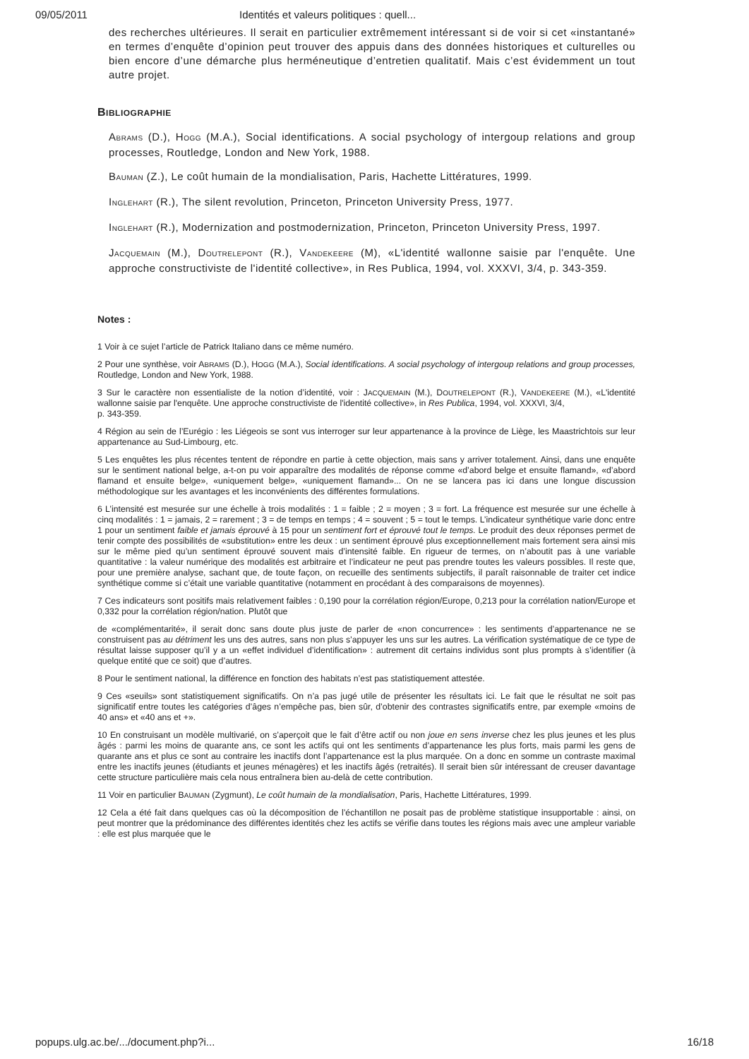09/05/2011 Identités et valeurs politiques : quell...
des recherches ultérieures. Il serait en particulier extrêmement intéressant si de voir si cet «instantané» en termes d’enquête d’opinion peut trouver des appuis dans des données historiques et culturelles ou bien encore d’une démarche plus herméneutique d’entretien qualitatif. Mais c’est évidemment un tout autre projet.
BIBLIOGRAPHIE
ABRAMS (D.), HOGG (M.A.), Social identifications. A social psychology of intergoup relations and group processes, Routledge, London and New York, 1988.
BAUMAN (Z.), Le coût humain de la mondialisation, Paris, Hachette Littératures, 1999.
INGLEHART (R.), The silent revolution, Princeton, Princeton University Press, 1977.
INGLEHART (R.), Modernization and postmodernization, Princeton, Princeton University Press, 1997.
JACQUEMAIN (M.), DOUTRELEPONT (R.), VANDEKEERE (M), «L'identité wallonne saisie par l'enquête. Une approche constructiviste de l'identité collective», in Res Publica, 1994, vol. XXXVI, 3/4, p. 343-359.
Notes :
1 Voir à ce sujet l’article de Patrick Italiano dans ce même numéro.
2 Pour une synthèse, voir ABRAMS (D.), HOGG (M.A.), Social identifications. A social psychology of intergoup relations and group processes, Routledge, London and New York, 1988.
3 Sur le caractère non essentialiste de la notion d’identité, voir : JACQUEMAIN (M.), DOUTRELEPONT (R.), VANDEKEERE (M.), «L'identité wallonne saisie par l'enquête. Une approche constructiviste de l'identité collective», in Res Publica, 1994, vol. XXXVI, 3/4,
p. 343-359.
4 Région au sein de l’Eurégio : les Liégeois se sont vus interroger sur leur appartenance à la province de Liège, les Maastrichtois sur leur appartenance au Sud-Limbourg, etc.
5 Les enquêtes les plus récentes tentent de répondre en partie à cette objection, mais sans y arriver totalement. Ainsi, dans une enquête sur le sentiment national belge, a-t-on pu voir apparaître des modalités de réponse comme «d’abord belge et ensuite flamand», «d’abord flamand et ensuite belge», «uniquement belge», «uniquement flamand»... On ne se lancera pas ici dans une longue discussion méthodologique sur les avantages et les inconvénients des différentes formulations.
6 L’intensité est mesurée sur une échelle à trois modalités : 1 = faible ; 2 = moyen ; 3 = fort. La fréquence est mesurée sur une échelle à cinq modalités : 1 = jamais, 2 = rarement ; 3 = de temps en temps ; 4 = souvent ; 5 = tout le temps. L’indicateur synthétique varie donc entre 1 pour un sentiment faible et jamais éprouvé à 15 pour un sentiment fort et éprouvé tout le temps. Le produit des deux réponses permet de tenir compte des possibilités de «substitution» entre les deux : un sentiment éprouvé plus exceptionnellement mais fortement sera ainsi mis sur le même pied qu’un sentiment éprouvé souvent mais d’intensité faible. En rigueur de termes, on n’aboutit pas à une variable quantitative : la valeur numérique des modalités est arbitraire et l’indicateur ne peut pas prendre toutes les valeurs possibles. Il reste que, pour une première analyse, sachant que, de toute façon, on recueille des sentiments subjectifs, il paraît raisonnable de traiter cet indice synthétique comme si c’était une variable quantitative (notamment en procédant à des comparaisons de moyennes).
7 Ces indicateurs sont positifs mais relativement faibles : 0,190 pour la corrélation région/Europe, 0,213 pour la corrélation nation/Europe et 0,332 pour la corrélation région/nation. Plutôt que
de «complémentarité», il serait donc sans doute plus juste de parler de «non concurrence» : les sentiments d’appartenance ne se construisent pas au détriment les uns des autres, sans non plus s’appuyer les uns sur les autres. La vérification systématique de ce type de résultat laisse supposer qu’il y a un «effet individuel d’identification» : autrement dit certains individus sont plus prompts à s’identifier (à quelque entité que ce soit) que d’autres.
8 Pour le sentiment national, la différence en fonction des habitats n’est pas statistiquement attestée.
9 Ces «seuils» sont statistiquement significatifs. On n’a pas jugé utile de présenter les résultats ici. Le fait que le résultat ne soit pas significatif entre toutes les catégories d’âges n’empêche pas, bien sûr, d’obtenir des contrastes significatifs entre, par exemple «moins de 40 ans» et «40 ans et +».
10 En construisant un modèle multivarié, on s’aperçoit que le fait d’être actif ou non joue en sens inverse chez les plus jeunes et les plus âgés : parmi les moins de quarante ans, ce sont les actifs qui ont les sentiments d’appartenance les plus forts, mais parmi les gens de quarante ans et plus ce sont au contraire les inactifs dont l’appartenance est la plus marquée. On a donc en somme un contraste maximal entre les inactifs jeunes (étudiants et jeunes ménagères) et les inactifs âgés (retraités). Il serait bien sûr intéressant de creuser davantage cette structure particulière mais cela nous entraînera bien au-delà de cette contribution.
11 Voir en particulier BAUMAN (Zygmunt), Le coût humain de la mondialisation, Paris, Hachette Littératures, 1999.
12 Cela a été fait dans quelques cas où la décomposition de l’échantillon ne posait pas de problème statistique insupportable : ainsi, on peut montrer que la prédominance des différentes identités chez les actifs se vérifie dans toutes les régions mais avec une ampleur variable : elle est plus marquée que le
popups.ulg.ac.be/.../document.php?i... 16/18